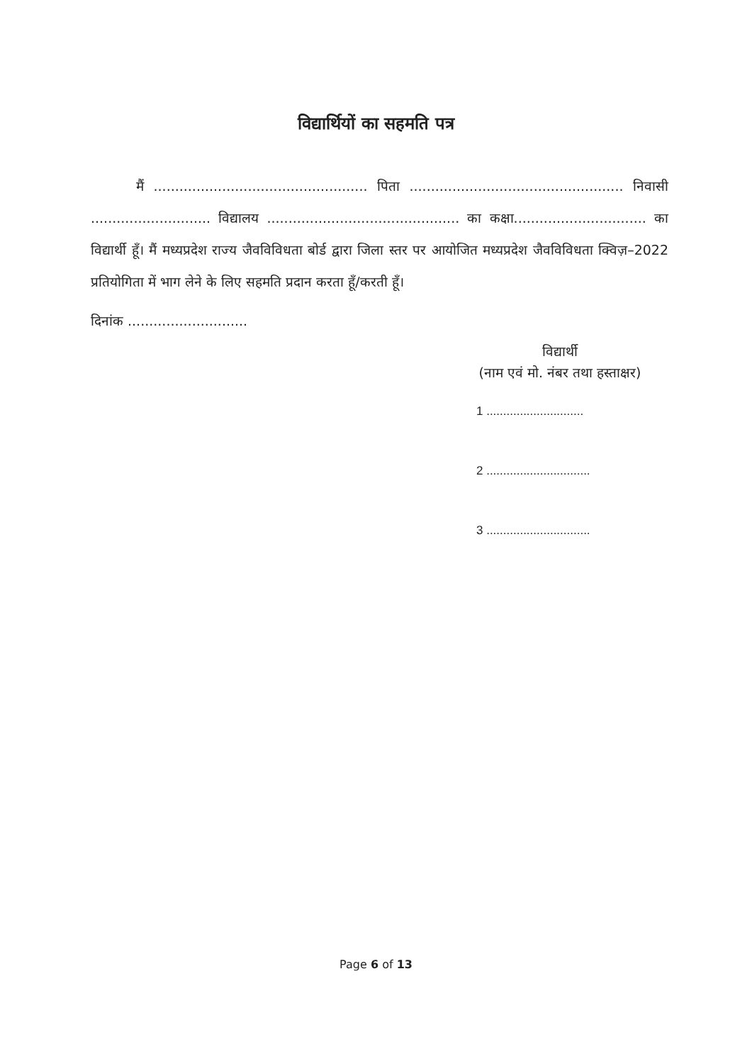विद्यार्थियों का सहमति पत्र
मैं .................................................. पिता .................................................. निवासी ............................ विद्यालय ............................................. का कक्षा............................... का विद्यार्थी हूँ। मैं मध्यप्रदेश राज्य जैवविविधता बोर्ड द्वारा जिला स्तर पर आयोजित मध्यप्रदेश जैवविविधता क्विज़–2022 प्रतियोगिता में भाग लेने के लिए सहमति प्रदान करता हूँ/करती हूँ।
दिनांक ............................
विद्यार्थी
(नाम एवं मो. नंबर तथा हस्ताक्षर)
1 .............................
2 ...............................
3 ...............................
Page 6 of 13